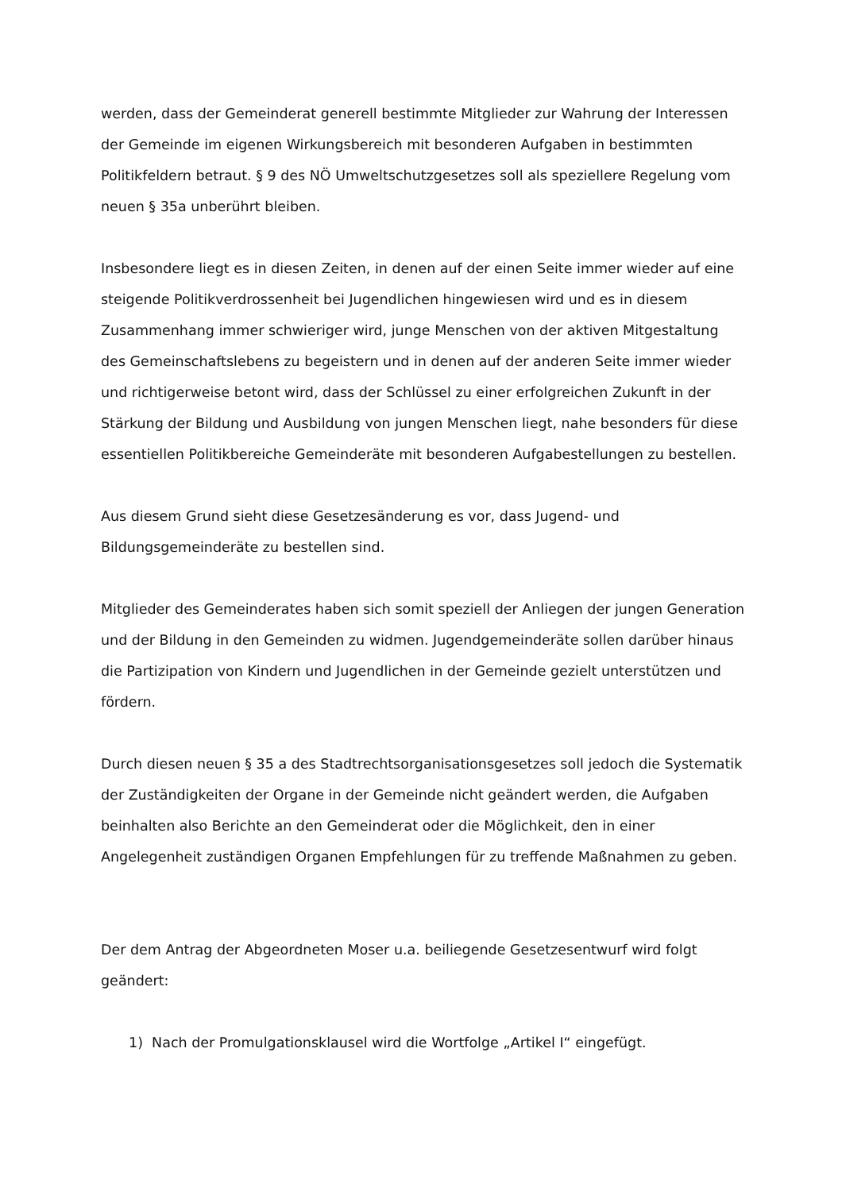werden, dass der Gemeinderat generell bestimmte Mitglieder zur Wahrung der Interessen der Gemeinde im eigenen Wirkungsbereich mit besonderen Aufgaben in bestimmten Politikfeldern betraut. § 9 des NÖ Umweltschutzgesetzes soll als speziellere Regelung vom neuen § 35a unberührt bleiben.
Insbesondere liegt es in diesen Zeiten, in denen auf der einen Seite immer wieder auf eine steigende Politikverdrossenheit bei Jugendlichen hingewiesen wird und es in diesem Zusammenhang immer schwieriger wird, junge Menschen von der aktiven Mitgestaltung des Gemeinschaftslebens zu begeistern und in denen auf der anderen Seite immer wieder und richtigerweise betont wird, dass der Schlüssel zu einer erfolgreichen Zukunft in der Stärkung der Bildung und Ausbildung von jungen Menschen liegt, nahe besonders für diese essentiellen Politikbereiche Gemeinderäte mit besonderen Aufgabestellungen zu bestellen.
Aus diesem Grund sieht diese Gesetzesänderung es vor, dass Jugend- und Bildungsgemeinderäte zu bestellen sind.
Mitglieder des Gemeinderates haben sich somit speziell der Anliegen der jungen Generation und der Bildung in den Gemeinden zu widmen. Jugendgemeinderäte sollen darüber hinaus die Partizipation von Kindern und Jugendlichen in der Gemeinde gezielt unterstützen und fördern.
Durch diesen neuen § 35 a des Stadtrechtsorganisationsgesetzes soll jedoch die Systematik der Zuständigkeiten der Organe in der Gemeinde nicht geändert werden, die Aufgaben beinhalten also Berichte an den Gemeinderat oder die Möglichkeit, den in einer Angelegenheit zuständigen Organen Empfehlungen für zu treffende Maßnahmen zu geben.
Der dem Antrag der Abgeordneten Moser u.a. beiliegende Gesetzesentwurf wird folgt geändert:
1) Nach der Promulgationsklausel wird die Wortfolge „Artikel I“ eingefügt.